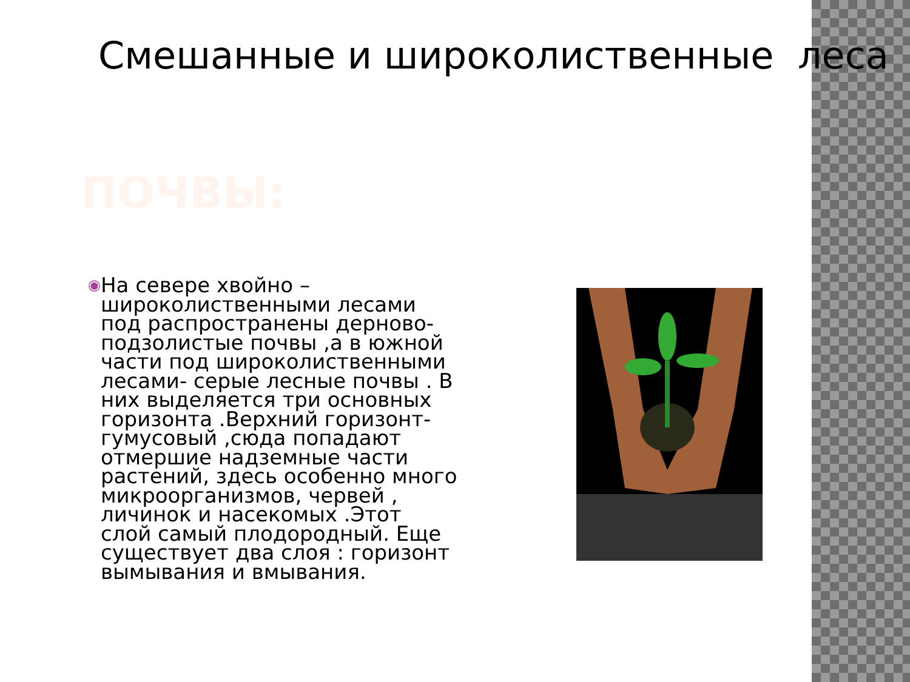Смешанные и широколиственные леса
ПОЧВЫ:
◉
На севере хвойно – широколиственными лесами под распространены дерново-подзолистые почвы ,а в южной части под широколиственными лесами- серые лесные почвы . В них выделяется три основных горизонта .Верхний горизонт-гумусовый ,сюда попадают отмершие надземные части растений, здесь особенно много микроорганизмов, червей , личинок и насекомых .Этот слой самый плодородный. Еще существует два слоя : горизонт вымывания и вмывания.